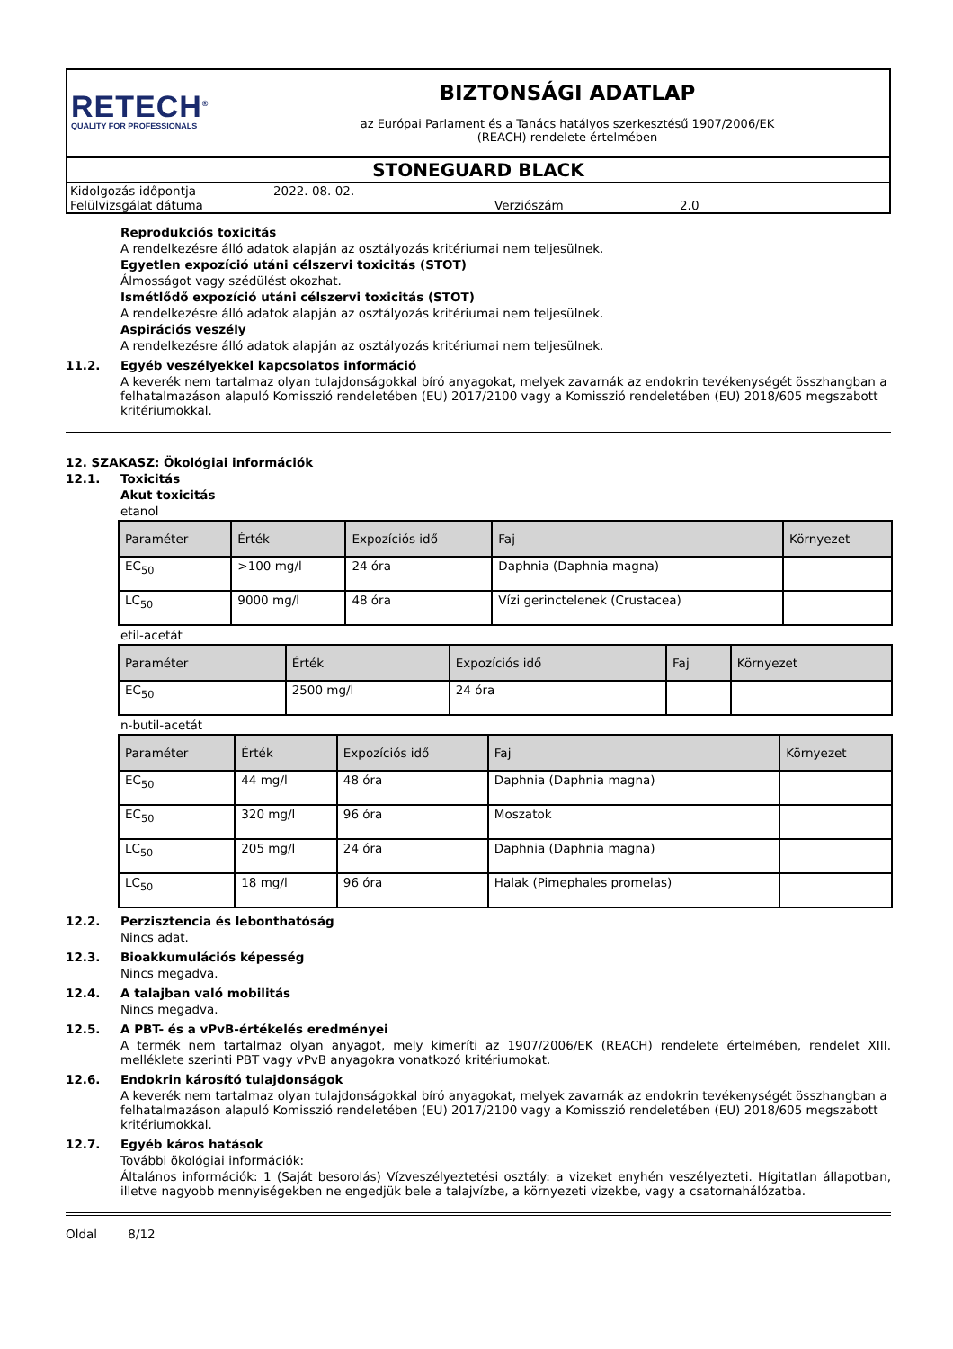RETECH<sup>®</sup>
QUALITY FOR PROFESSIONALS
BIZTONSÁGI ADATLAP
az Európai Parlament és a Tanács hatályos szerkesztésű 1907/2006/EK
(REACH) rendelete értelmében
STONEGUARD BLACK
| Kidolgozás időpontja | 2022. 08. 02. | | |
| Felülvizsgálat dátuma | | Verziószám | 2.0 |
Reprodukciós toxicitás
A rendelkezésre álló adatok alapján az osztályozás kritériumai nem teljesülnek.
Egyetlen expozíció utáni célszervi toxicitás (STOT)
Álmosságot vagy szédülést okozhat.
Ismétlődő expozíció utáni célszervi toxicitás (STOT)
A rendelkezésre álló adatok alapján az osztályozás kritériumai nem teljesülnek.
Aspirációs veszély
A rendelkezésre álló adatok alapján az osztályozás kritériumai nem teljesülnek.
11.2. Egyéb veszélyekkel kapcsolatos információ
A keverék nem tartalmaz olyan tulajdonságokkal bíró anyagokat, melyek zavarnák az endokrin tevékenységét összhangban a felhatalmazáson alapuló Komisszió rendeletében (EU) 2017/2100 vagy a Komisszió rendeletében (EU) 2018/605 megszabott kritériumokkal.
12. SZAKASZ: Ökológiai információk
12.1. Toxicitás
Akut toxicitás
etanol
| Paraméter | Érték | Expozíciós idő | Faj | Környezet |
| --- | --- | --- | --- | --- |
| EC<sub>50</sub> | >100 mg/l | 24 óra | Daphnia (Daphnia magna) | |
| LC<sub>50</sub> | 9000 mg/l | 48 óra | Vízi gerinctelenek (Crustacea) | |
etil-acetát
| Paraméter | Érték | Expozíciós idő | Faj | Környezet |
| --- | --- | --- | --- | --- |
| EC<sub>50</sub> | 2500 mg/l | 24 óra | | |
n-butil-acetát
| Paraméter | Érték | Expozíciós idő | Faj | Környezet |
| --- | --- | --- | --- | --- |
| EC<sub>50</sub> | 44 mg/l | 48 óra | Daphnia (Daphnia magna) | |
| EC<sub>50</sub> | 320 mg/l | 96 óra | Moszatok | |
| LC<sub>50</sub> | 205 mg/l | 24 óra | Daphnia (Daphnia magna) | |
| LC<sub>50</sub> | 18 mg/l | 96 óra | Halak (Pimephales promelas) | |
12.2. Perzisztencia és lebonthatóság
Nincs adat.
12.3. Bioakkumulációs képesség
Nincs megadva.
12.4. A talajban való mobilitás
Nincs megadva.
12.5. A PBT- és a vPvB-értékelés eredményei
A termék nem tartalmaz olyan anyagot, mely kimeríti az 1907/2006/EK (REACH) rendelete értelmében, rendelet XIII. melléklete szerinti PBT vagy vPvB anyagokra vonatkozó kritériumokat.
12.6. Endokrin károsító tulajdonságok
A keverék nem tartalmaz olyan tulajdonságokkal bíró anyagokat, melyek zavarnák az endokrin tevékenységét összhangban a felhatalmazáson alapuló Komisszió rendeletében (EU) 2017/2100 vagy a Komisszió rendeletében (EU) 2018/605 megszabott kritériumokkal.
12.7. Egyéb káros hatások
További ökológiai információk:
Általános információk: 1 (Saját besorolás) Vízveszélyeztetési osztály: a vizeket enyhén veszélyezteti. Hígitatlan állapotban, illetve nagyobb mennyiségekben ne engedjük bele a talajvízbe, a környezeti vizekbe, vagy a csatornahálózatba.
Oldal 8/12